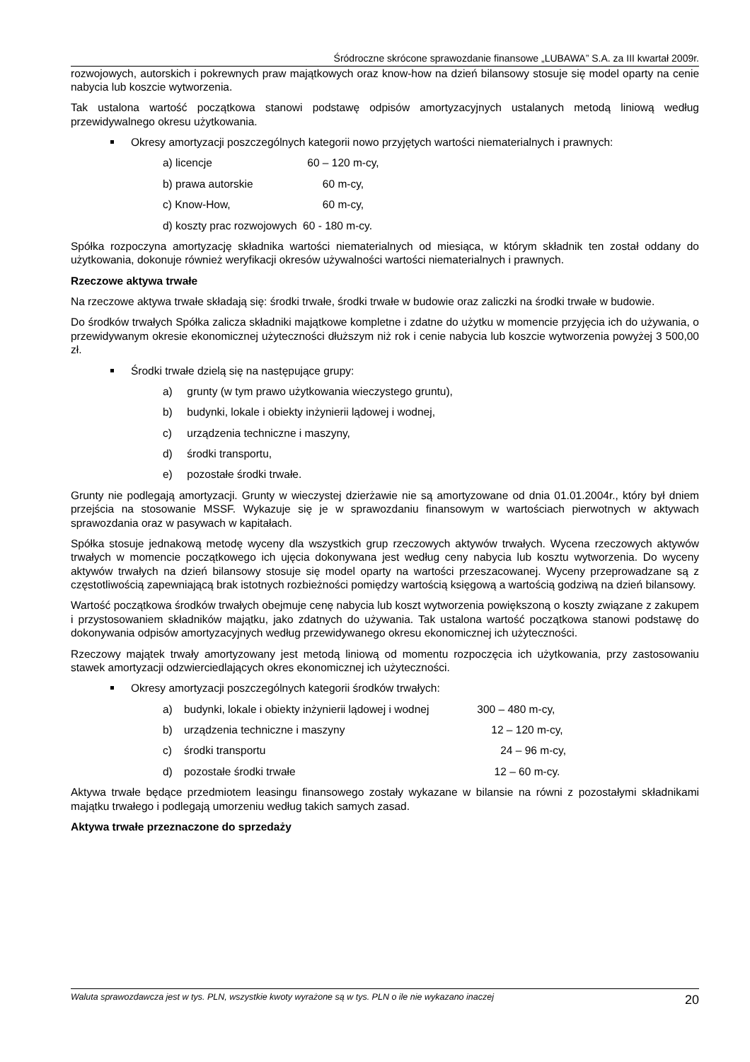Śródroczne skrócone sprawozdanie finansowe „LUBAWA” S.A. za III kwartał 2009r.
rozwojowych, autorskich i pokrewnych praw majątkowych oraz know-how na dzień bilansowy stosuje się model oparty na cenie nabycia lub koszcie wytworzenia.
Tak ustalona wartość początkowa stanowi podstawę odpisów amortyzacyjnych ustalanych metodą liniową według przewidywalnego okresu użytkowania.
Okresy amortyzacji poszczególnych kategorii nowo przyjętych wartości niematerialnych i prawnych:
a) licencje 60 – 120 m-cy,
b) prawa autorskie 60 m-cy,
c) Know-How, 60 m-cy,
d) koszty prac rozwojowych 60 - 180 m-cy.
Spółka rozpoczyna amortyzację składnika wartości niematerialnych od miesiąca, w którym składnik ten został oddany do użytkowania, dokonuje również weryfikacji okresów używalności wartości niematerialnych i prawnych.
Rzeczowe aktywa trwałe
Na rzeczowe aktywa trwałe składają się: środki trwałe, środki trwałe w budowie oraz zaliczki na środki trwałe w budowie.
Do środków trwałych Spółka zalicza składniki majątkowe kompletne i zdatne do użytku w momencie przyjęcia ich do używania, o przewidywanym okresie ekonomicznej użyteczności dłuższym niż rok i cenie nabycia lub koszcie wytworzenia powyżej 3 500,00 zł.
Środki trwałe dzielą się na następujące grupy:
a) grunty (w tym prawo użytkowania wieczystego gruntu),
b) budynki, lokale i obiekty inżynierii lądowej i wodnej,
c) urządzenia techniczne i maszyny,
d) środki transportu,
e) pozostałe środki trwałe.
Grunty nie podlegają amortyzacji. Grunty w wieczystej dzierżawie nie są amortyzowane od dnia 01.01.2004r., który był dniem przejścia na stosowanie MSSF. Wykazuje się je w sprawozdaniu finansowym w wartościach pierwotnych w aktywach sprawozdania oraz w pasywach w kapitałach.
Spółka stosuje jednakową metodę wyceny dla wszystkich grup rzeczowych aktywów trwałych. Wycena rzeczowych aktywów trwałych w momencie początkowego ich ujęcia dokonywana jest według ceny nabycia lub kosztu wytworzenia. Do wyceny aktywów trwałych na dzień bilansowy stosuje się model oparty na wartości przeszacowanej. Wyceny przeprowadzane są z częstotliwością zapewniającą brak istotnych rozbieżności pomiędzy wartością księgową a wartością godziwą na dzień bilansowy.
Wartość początkowa środków trwałych obejmuje cenę nabycia lub koszt wytworzenia powiększoną o koszty związane z zakupem i przystosowaniem składników majątku, jako zdatnych do używania. Tak ustalona wartość początkowa stanowi podstawę do dokonywania odpisów amortyzacyjnych według przewidywanego okresu ekonomicznej ich użyteczności.
Rzeczowy majątek trwały amortyzowany jest metodą liniową od momentu rozpoczęcia ich użytkowania, przy zastosowaniu stawek amortyzacji odzwierciedlających okres ekonomicznej ich użyteczności.
Okresy amortyzacji poszczególnych kategorii środków trwałych:
a) budynki, lokale i obiekty inżynierii lądowej i wodnej 300 – 480 m-cy,
b) urządzenia techniczne i maszyny 12 – 120 m-cy,
c) środki transportu 24 – 96 m-cy,
d) pozostałe środki trwałe 12 – 60 m-cy.
Aktywa trwałe będące przedmiotem leasingu finansowego zostały wykazane w bilansie na równi z pozostałymi składnikami majątku trwałego i podlegają umorzeniu według takich samych zasad.
Aktywa trwałe przeznaczone do sprzedaży
Waluta sprawozdawcza jest w tys. PLN, wszystkie kwoty wyrażone są w tys. PLN o ile nie wykazano inaczej 20